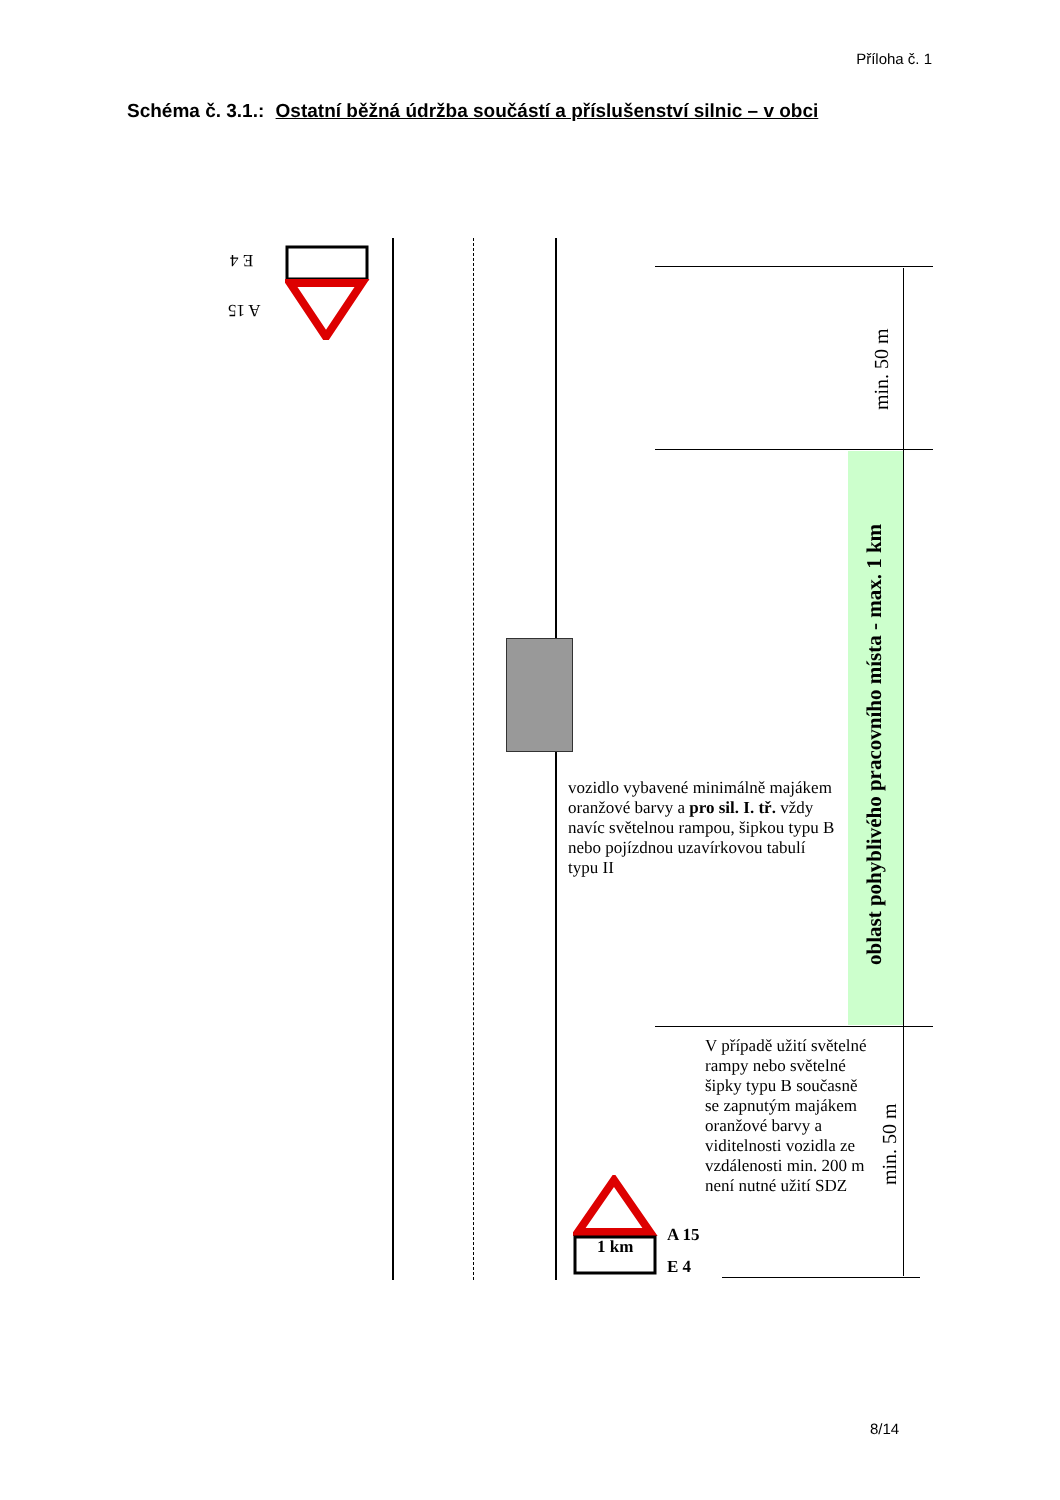Příloha č. 1
Schéma č. 3.1.: Ostatní běžná údržba součástí a příslušenství silnic – v obci
E 4
A 15
1 km
A 15
E 4
vozidlo vybavené minimálně majákem oranžové barvy a pro sil. I. tř. vždy navíc světelnou rampou, šipkou typu B nebo pojízdnou uzavírkovou tabulí typu II
V případě užití světelné rampy nebo světelné šipky typu B současně se zapnutým majákem oranžové barvy a viditelnosti vozidla ze vzdálenosti min. 200 m není nutné užití SDZ
min. 50 m
oblast pohyblivého pracovního místa - max. 1 km
min. 50 m
8/14